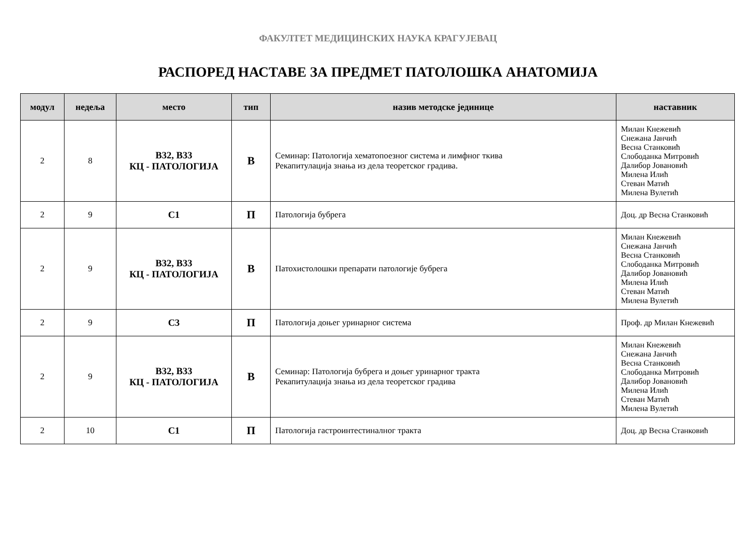ФАКУЛТЕТ МЕДИЦИНСКИХ НАУКА КРАГУЈЕВАЦ
РАСПОРЕД НАСТАВЕ ЗА ПРЕДМЕТ ПАТОЛОШКА АНАТОМИЈА
| модул | недеља | место | тип | назив методске јединице | наставник |
| --- | --- | --- | --- | --- | --- |
| 2 | 8 | В32, В33 КЦ - ПАТОЛОГИЈА | В | Семинар: Патологија хематопоезног система и лимфног ткива Рекапитулација знања из дела теоретског градива. | Милан Кнежевић Снежана Јанчић Весна Станковић Слободанка Митровић Далибор Јовановић Милена Илић Стеван Матић Милена Вулетић |
| 2 | 9 | С1 | П | Патологија бубрега | Доц. др Весна Станковић |
| 2 | 9 | В32, В33 КЦ - ПАТОЛОГИЈА | В | Патохистолошки препарати патологије бубрега | Милан Кнежевић Снежана Јанчић Весна Станковић Слободанка Митровић Далибор Јовановић Милена Илић Стеван Матић Милена Вулетић |
| 2 | 9 | С3 | П | Патологија доњег уринарног система | Проф. др Милан Кнежевић |
| 2 | 9 | В32, В33 КЦ - ПАТОЛОГИЈА | В | Семинар: Патологија бубрега и доњег уринарног тракта Рекапитулација знања из дела теоретског градива | Милан Кнежевић Снежана Јанчић Весна Станковић Слободанка Митровић Далибор Јовановић Милена Илић Стеван Матић Милена Вулетић |
| 2 | 10 | С1 | П | Патологија гастроинтестиналног тракта | Доц. др Весна Станковић |